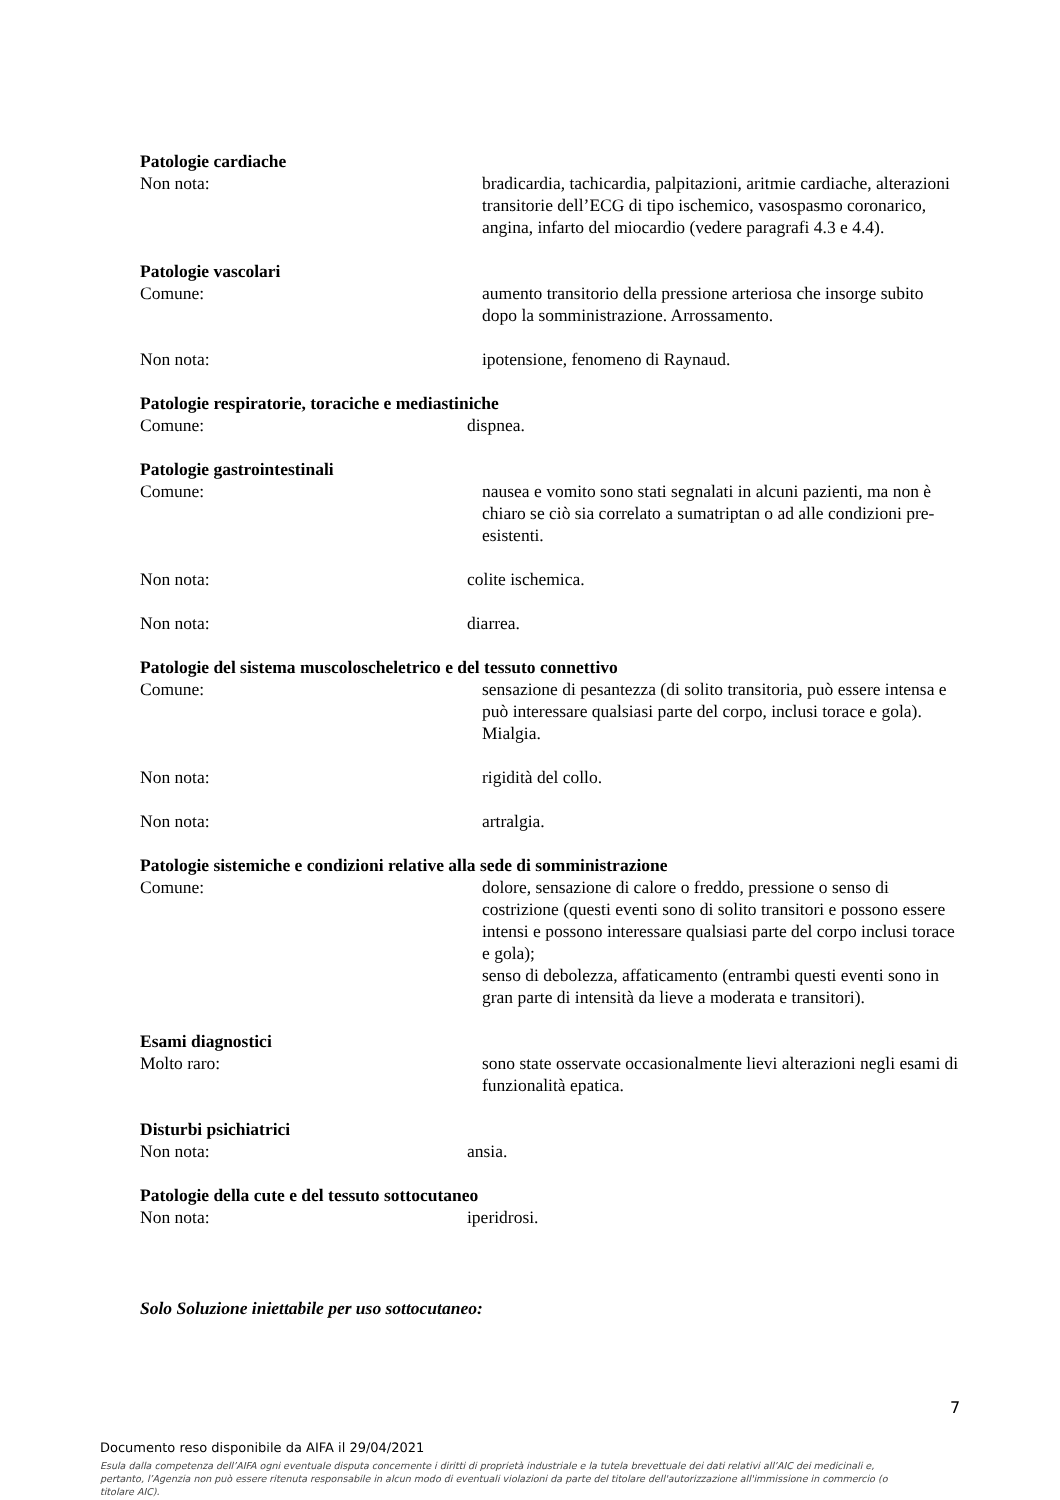Patologie cardiache
Non nota: bradicardia, tachicardia, palpitazioni, aritmie cardiache, alterazioni transitorie dell’ECG di tipo ischemico, vasospasmo coronarico, angina, infarto del miocardio (vedere paragrafi 4.3 e 4.4).
Patologie vascolari
Comune: aumento transitorio della pressione arteriosa che insorge subito dopo la somministrazione. Arrossamento.
Non nota: ipotensione, fenomeno di Raynaud.
Patologie respiratorie, toraciche e mediastiniche
Comune: dispnea.
Patologie gastrointestinali
Comune: nausea e vomito sono stati segnalati in alcuni pazienti, ma non è chiaro se ciò sia correlato a sumatriptan o ad alle condizioni pre-esistenti.
Non nota: colite ischemica.
Non nota: diarrea.
Patologie del sistema muscoloscheletrico e del tessuto connettivo
Comune: sensazione di pesantezza (di solito transitoria, può essere intensa e può interessare qualsiasi parte del corpo, inclusi torace e gola). Mialgia.
Non nota: rigidità del collo.
Non nota: artralgia.
Patologie sistemiche e condizioni relative alla sede di somministrazione
Comune: dolore, sensazione di calore o freddo, pressione o senso di costrizione (questi eventi sono di solito transitori e possono essere intensi e possono interessare qualsiasi parte del corpo inclusi torace e gola);
senso di debolezza, affaticamento (entrambi questi eventi sono in gran parte di intensità da lieve a moderata e transitori).
Esami diagnostici
Molto raro: sono state osservate occasionalmente lievi alterazioni negli esami di funzionalità epatica.
Disturbi psichiatrici
Non nota: ansia.
Patologie della cute e del tessuto sottocutaneo
Non nota: iperidrosi.
Solo Soluzione iniettabile per uso sottocutaneo:
7
Documento reso disponibile da AIFA il 29/04/2021
Esula dalla competenza dell’AIFA ogni eventuale disputa concernente i diritti di proprietà industriale e la tutela brevettuale dei dati relativi all’AIC dei medicinali e, pertanto, l’Agenzia non può essere ritenuta responsabile in alcun modo di eventuali violazioni da parte del titolare dell'autorizzazione all'immissione in commercio (o titolare AIC).